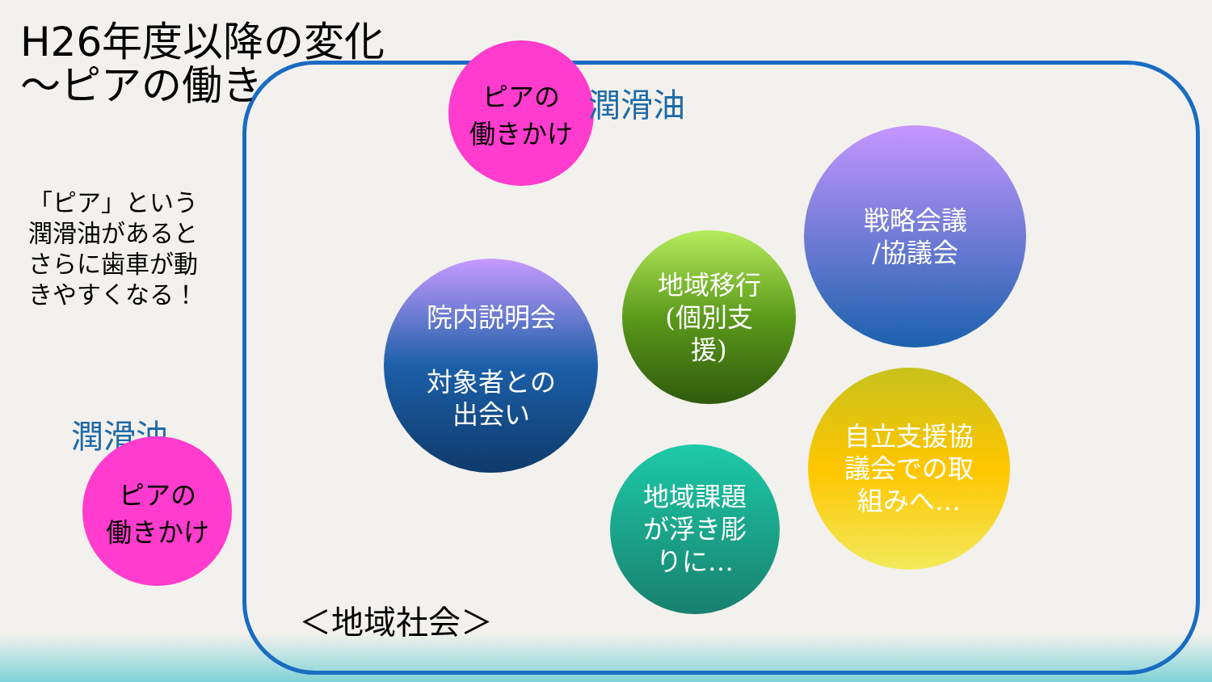H26年度以降の変化
～ピアの働き
「ピア」という
潤滑油があると
さらに歯車が動
きやすくなる！
ピアの
働きかけ
潤滑油
潤滑油
ピアの
働きかけ
院内説明会
対象者との
出会い
地域移行
(個別支
援)
戦略会議
/協議会
地域課題
が浮き彫
りに…
自立支援協
議会での取
組みへ…
＜地域社会＞